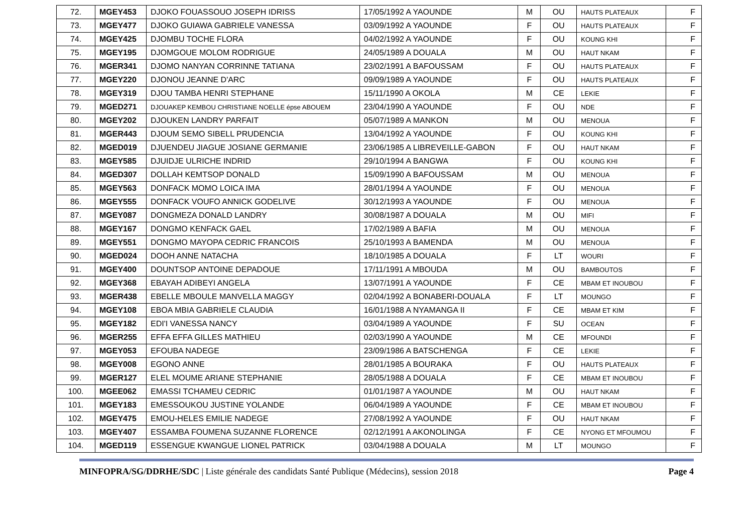| 72. | MGEY453 | DJOKO FOUASSOUO JOSEPH IDRISS | 17/05/1992 A YAOUNDE | M | OU | HAUTS PLATEAUX | F |
| 73. | MGEY477 | DJOKO GUIAWA GABRIELE VANESSA | 03/09/1992 A YAOUNDE | F | OU | HAUTS PLATEAUX | F |
| 74. | MGEY425 | DJOMBU TOCHE FLORA | 04/02/1992 A YAOUNDE | F | OU | KOUNG KHI | F |
| 75. | MGEY195 | DJOMGOUE MOLOM RODRIGUE | 24/05/1989 A DOUALA | M | OU | HAUT NKAM | F |
| 76. | MGER341 | DJOMO NANYAN CORRINNE TATIANA | 23/02/1991 A BAFOUSSAM | F | OU | HAUTS PLATEAUX | F |
| 77. | MGEY220 | DJONOU JEANNE D'ARC | 09/09/1989 A YAOUNDE | F | OU | HAUTS PLATEAUX | F |
| 78. | MGEY319 | DJOU TAMBA HENRI STEPHANE | 15/11/1990 A OKOLA | M | CE | LEKIE | F |
| 79. | MGED271 | DJOUAKEP KEMBOU CHRISTIANE NOELLE épse ABOUEM | 23/04/1990 A YAOUNDE | F | OU | NDE | F |
| 80. | MGEY202 | DJOUKEN LANDRY PARFAIT | 05/07/1989 A MANKON | M | OU | MENOUA | F |
| 81. | MGER443 | DJOUM SEMO SIBELL PRUDENCIA | 13/04/1992 A YAOUNDE | F | OU | KOUNG KHI | F |
| 82. | MGED019 | DJUENDEU JIAGUE JOSIANE GERMANIE | 23/06/1985 A LIBREVEILLE-GABON | F | OU | HAUT NKAM | F |
| 83. | MGEY585 | DJUIDJE ULRICHE INDRID | 29/10/1994 A BANGWA | F | OU | KOUNG KHI | F |
| 84. | MGED307 | DOLLAH KEMTSOP DONALD | 15/09/1990 A BAFOUSSAM | M | OU | MENOUA | F |
| 85. | MGEY563 | DONFACK MOMO LOICA IMA | 28/01/1994 A YAOUNDE | F | OU | MENOUA | F |
| 86. | MGEY555 | DONFACK VOUFO ANNICK GODELIVE | 30/12/1993 A YAOUNDE | F | OU | MENOUA | F |
| 87. | MGEY087 | DONGMEZA DONALD LANDRY | 30/08/1987 A DOUALA | M | OU | MIFI | F |
| 88. | MGEY167 | DONGMO KENFACK GAEL | 17/02/1989 A BAFIA | M | OU | MENOUA | F |
| 89. | MGEY551 | DONGMO MAYOPA CEDRIC FRANCOIS | 25/10/1993 A BAMENDA | M | OU | MENOUA | F |
| 90. | MGED024 | DOOH ANNE NATACHA | 18/10/1985 A DOUALA | F | LT | WOURI | F |
| 91. | MGEY400 | DOUNTSOP ANTOINE DEPADOUE | 17/11/1991 A MBOUDA | M | OU | BAMBOUTOS | F |
| 92. | MGEY368 | EBAYAH ADIBEYI ANGELA | 13/07/1991 A YAOUNDE | F | CE | MBAM ET INOUBOU | F |
| 93. | MGER438 | EBELLE MBOULE MANVELLA MAGGY | 02/04/1992 A BONABERI-DOUALA | F | LT | MOUNGO | F |
| 94. | MGEY108 | EBOA MBIA GABRIELE CLAUDIA | 16/01/1988 A NYAMANGA II | F | CE | MBAM ET KIM | F |
| 95. | MGEY182 | EDI'I VANESSA NANCY | 03/04/1989 A YAOUNDE | F | SU | OCEAN | F |
| 96. | MGER255 | EFFA EFFA GILLES MATHIEU | 02/03/1990 A YAOUNDE | M | CE | MFOUNDI | F |
| 97. | MGEY053 | EFOUBA NADEGE | 23/09/1986 A BATSCHENGA | F | CE | LEKIE | F |
| 98. | MGEY008 | EGONO ANNE | 28/01/1985 A BOURAKA | F | OU | HAUTS PLATEAUX | F |
| 99. | MGER127 | ELEL MOUME ARIANE STEPHANIE | 28/05/1988 A DOUALA | F | CE | MBAM ET INOUBOU | F |
| 100. | MGEE062 | EMASSI TCHAMEU CEDRIC | 01/01/1987 A YAOUNDE | M | OU | HAUT NKAM | F |
| 101. | MGEY183 | EMESSOUKOU JUSTINE YOLANDE | 06/04/1989 A YAOUNDE | F | CE | MBAM ET INOUBOU | F |
| 102. | MGEY475 | EMOU-HELES EMILIE NADEGE | 27/08/1992 A YAOUNDE | F | OU | HAUT NKAM | F |
| 103. | MGEY407 | ESSAMBA FOUMENA SUZANNE FLORENCE | 02/12/1991 A AKONOLINGA | F | CE | NYONG ET MFOUMOU | F |
| 104. | MGED119 | ESSENGUE KWANGUE LIONEL PATRICK | 03/04/1988 A DOUALA | M | LT | MOUNGO | F |
MINFOPRA/SG/DDRHE/SDC | Liste générale des candidats Santé Publique (Médecins), session 2018 Page 4